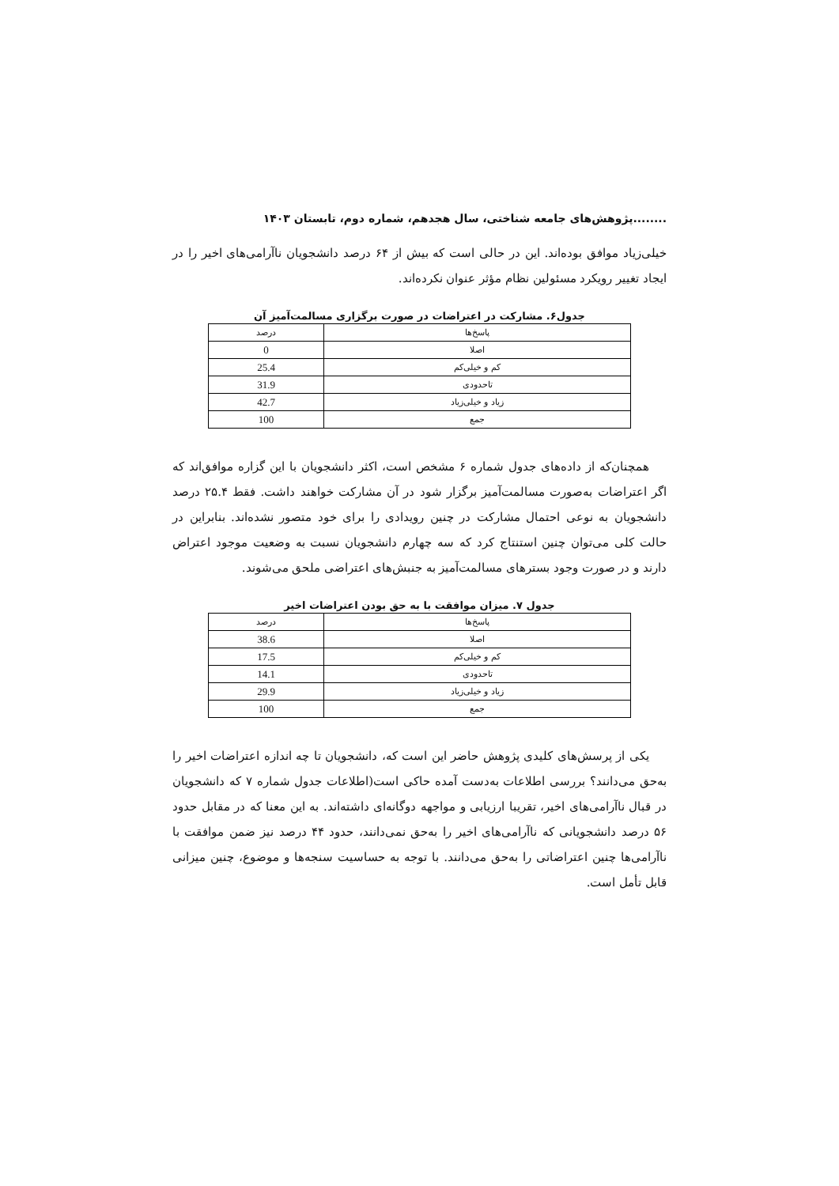........پژوهش‌های جامعه شناختی، سال هجدهم، شماره دوم، تابستان ۱۴۰۳
خیلی‌زیاد موافق بوده‌اند. این در حالی است که بیش از ۶۴ درصد دانشجویان ناآرامی‌های اخیر را در ایجاد تغییر رویکرد مسئولین نظام مؤثر عنوان نکرده‌اند.
جدول۶. مشارکت در اعتراضات در صورت برگزاری مسالمت‌آمیز آن
| پاسخ‌ها | درصد |
| --- | --- |
| اصلا | 0 |
| کم و خیلی‌کم | 25.4 |
| تاحدودی | 31.9 |
| زیاد و خیلی‌زیاد | 42.7 |
| جمع | 100 |
همچنان‌که از داده‌های جدول شماره ۶ مشخص است، اکثر دانشجویان با این گزاره موافق‌اند که اگر اعتراضات به‌صورت مسالمت‌آمیز برگزار شود در آن مشارکت خواهند داشت. فقط ۲۵.۴ درصد دانشجویان به نوعی احتمال مشارکت در چنین رویدادی را برای خود متصور نشده‌اند. بنابراین در حالت کلی می‌توان چنین استنتاج کرد که سه چهارم دانشجویان نسبت به وضعیت موجود اعتراض دارند و در صورت وجود بسترهای مسالمت‌آمیز به جنبش‌های اعتراضی ملحق می‌شوند.
جدول ۷. میزان موافقت با به حق بودن اعتراضات اخیر
| پاسخ‌ها | درصد |
| --- | --- |
| اصلا | 38.6 |
| کم و خیلی‌کم | 17.5 |
| تاحدودی | 14.1 |
| زیاد و خیلی‌زیاد | 29.9 |
| جمع | 100 |
یکی از پرسش‌های کلیدی پژوهش حاضر این است که، دانشجویان تا چه اندازه اعتراضات اخیر را به‌حق می‌دانند؟ بررسی اطلاعات به‌دست آمده حاکی است(اطلاعات جدول شماره ۷ که دانشجویان در قبال ناآرامی‌های اخیر، تقریبا ارزیابی و مواجهه دوگانه‌ای داشته‌اند. به این معنا که در مقابل حدود ۵۶ درصد دانشجویانی که ناآرامی‌های اخیر را به‌حق نمی‌دانند، حدود ۴۴ درصد نیز ضمن موافقت با ناآرامی‌ها چنین اعتراضاتی را به‌حق می‌دانند. با توجه به حساسیت سنجه‌ها و موضوع، چنین میزانی قابل تأمل است.